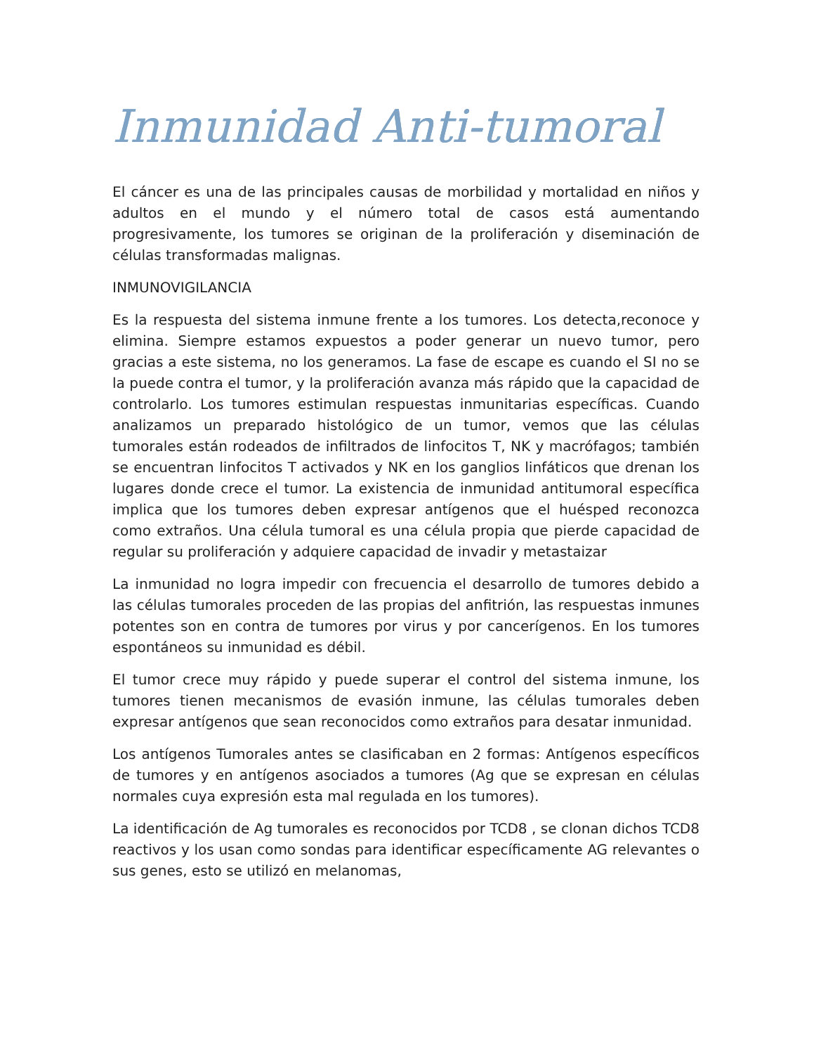Inmunidad Anti-tumoral
El cáncer es una de las principales causas de morbilidad y mortalidad en niños y adultos en el mundo y el número total de casos está aumentando progresivamente, los tumores se originan de la proliferación y diseminación de células transformadas malignas.
INMUNOVIGILANCIA
Es la respuesta del sistema inmune frente a los tumores. Los detecta,reconoce y elimina. Siempre estamos expuestos a poder generar un nuevo tumor, pero gracias a este sistema, no los generamos. La fase de escape es cuando el SI no se la puede contra el tumor, y la proliferación avanza más rápido que la capacidad de controlarlo. Los tumores estimulan respuestas inmunitarias específicas. Cuando analizamos un preparado histológico de un tumor, vemos que las células tumorales están rodeados de infiltrados de linfocitos T, NK y macrófagos; también se encuentran linfocitos T activados y NK en los ganglios linfáticos que drenan los lugares donde crece el tumor. La existencia de inmunidad antitumoral específica implica que los tumores deben expresar antígenos que el huésped reconozca como extraños. Una célula tumoral es una célula propia que pierde capacidad de regular su proliferación y adquiere capacidad de invadir y metastaizar
La inmunidad no logra impedir con frecuencia el desarrollo de tumores debido a las células tumorales proceden de las propias del anfitrión, las respuestas inmunes potentes son en contra de tumores por virus y por cancerígenos. En los tumores espontáneos su inmunidad es débil.
El tumor crece muy rápido y puede superar el control del sistema inmune, los tumores tienen mecanismos de evasión inmune, las células tumorales deben expresar antígenos que sean reconocidos como extraños para desatar inmunidad.
Los antígenos Tumorales antes se clasificaban en 2 formas: Antígenos específicos de tumores y en antígenos asociados a tumores (Ag que se expresan en células normales cuya expresión esta mal regulada en los tumores).
La identificación de Ag tumorales es reconocidos por TCD8 , se clonan dichos TCD8 reactivos y los usan como sondas para identificar específicamente AG relevantes o sus genes, esto se utilizó en melanomas,